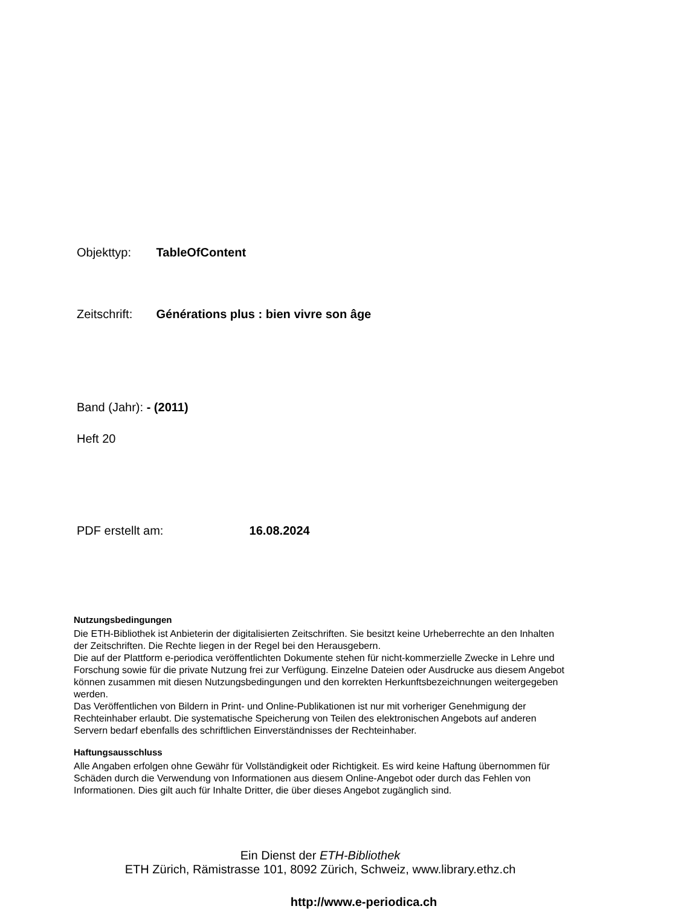Objekttyp: TableOfContent
Zeitschrift: Générations plus : bien vivre son âge
Band (Jahr): - (2011)
Heft 20
PDF erstellt am: 16.08.2024
Nutzungsbedingungen
Die ETH-Bibliothek ist Anbieterin der digitalisierten Zeitschriften. Sie besitzt keine Urheberrechte an den Inhalten der Zeitschriften. Die Rechte liegen in der Regel bei den Herausgebern.
Die auf der Plattform e-periodica veröffentlichten Dokumente stehen für nicht-kommerzielle Zwecke in Lehre und Forschung sowie für die private Nutzung frei zur Verfügung. Einzelne Dateien oder Ausdrucke aus diesem Angebot können zusammen mit diesen Nutzungsbedingungen und den korrekten Herkunftsbezeichnungen weitergegeben werden.
Das Veröffentlichen von Bildern in Print- und Online-Publikationen ist nur mit vorheriger Genehmigung der Rechteinhaber erlaubt. Die systematische Speicherung von Teilen des elektronischen Angebots auf anderen Servern bedarf ebenfalls des schriftlichen Einverständnisses der Rechteinhaber.
Haftungsausschluss
Alle Angaben erfolgen ohne Gewähr für Vollständigkeit oder Richtigkeit. Es wird keine Haftung übernommen für Schäden durch die Verwendung von Informationen aus diesem Online-Angebot oder durch das Fehlen von Informationen. Dies gilt auch für Inhalte Dritter, die über dieses Angebot zugänglich sind.
Ein Dienst der ETH-Bibliothek
ETH Zürich, Rämistrasse 101, 8092 Zürich, Schweiz, www.library.ethz.ch
http://www.e-periodica.ch